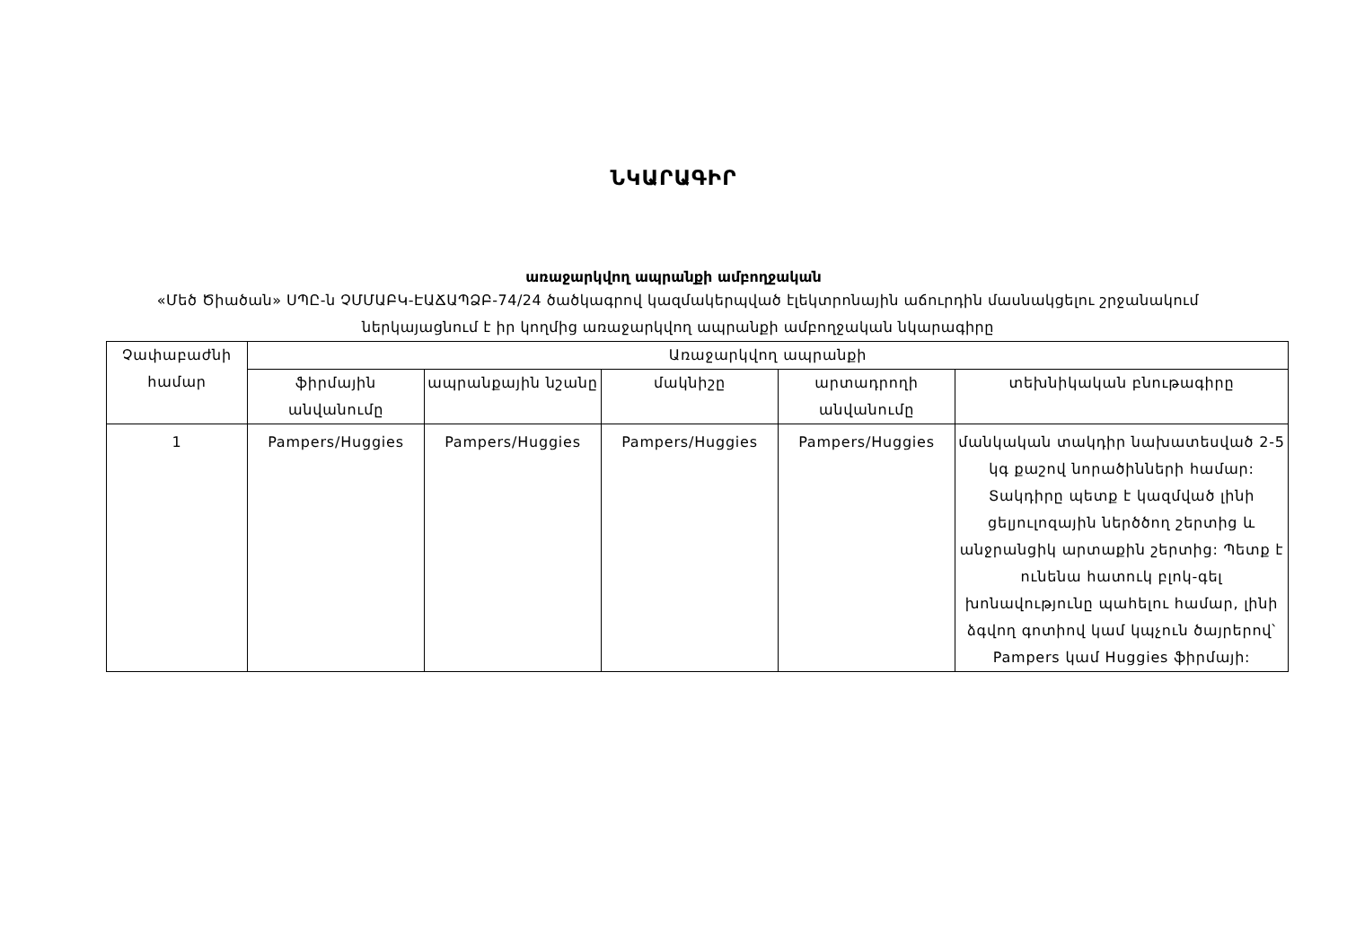ՆԿԱՐԱԳԻՐ
առաջարկվող ապրանքի ամբողջական
«Մեծ Ծիածան» ՍՊԸ-ն ՉՄՄԱԲԿ-ԷԱՃԱՊՁԲ-74/24 ծածկագրով կազմակերպված էլեկտրոնային աճուրդին մասնակցելու շրջանակում ներկայացնում է իր կողմից առաջարկվող ապրանքի ամբողջական նկարագիրը
| Չափաբաժնի համար | Առաջարկվող ապրանքի | | | | |
| --- | --- | --- | --- | --- | --- |
| | ֆիրմային անվանումը | ապրանքային նշանը | մակնիշը | արտադրողի անվանումը | տեխնիկական բնութագիրը |
| 1 | Pampers/Huggies | Pampers/Huggies | Pampers/Huggies | Pampers/Huggies | մանկական տակդիր նախատեսված 2-5 կգ քաշով նորածինների համար: Տակդիրը պետք է կազմված լինի ցելյուլոզային ներծծող շերտից և անջրանցիկ արտաքին շերտից: Պետք է ունենա հատուկ բլոկ-գել խոնավությունը պահելու համար, լինի ձգվող գոտիով կամ կպչուն ծայրերով՝ Pampers կամ Huggies ֆիրմայի: |